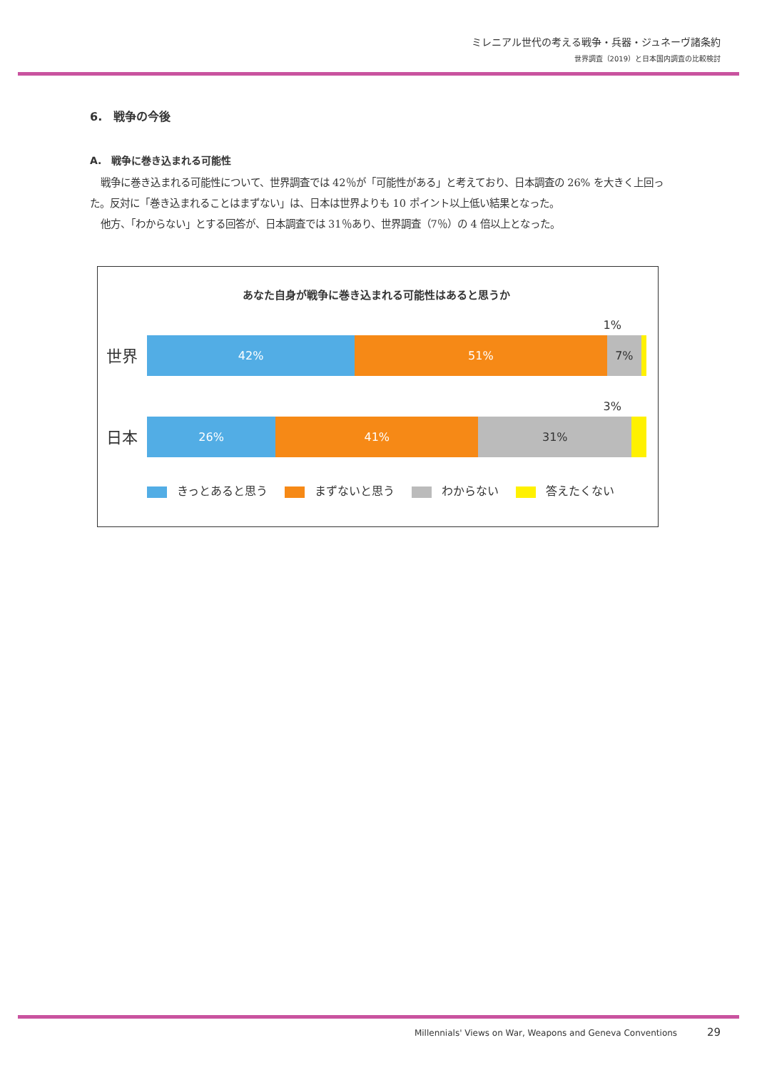ミレニアル世代の考える戦争・兵器・ジュネーヴ諸条約
世界調査（2019）と日本国内調査の比較検討
6.　戦争の今後
A.　戦争に巻き込まれる可能性
戦争に巻き込まれる可能性について、世界調査では 42％が「可能性がある」と考えており、日本調査の 26% を大きく上回った。反対に「巻き込まれることはまずない」は、日本は世界よりも 10 ポイント以上低い結果となった。
他方、「わからない」とする回答が、日本調査では 31％あり、世界調査（7％）の 4 倍以上となった。
あなた自身が戦争に巻き込まれる可能性はあると思うか
世界
1%
42% 51% 7%
日本
3%
26% 41% 31%
きっとあると思う まずないと思う わからない 答えたくない
Millennials' Views on War, Weapons and Geneva Conventions 29